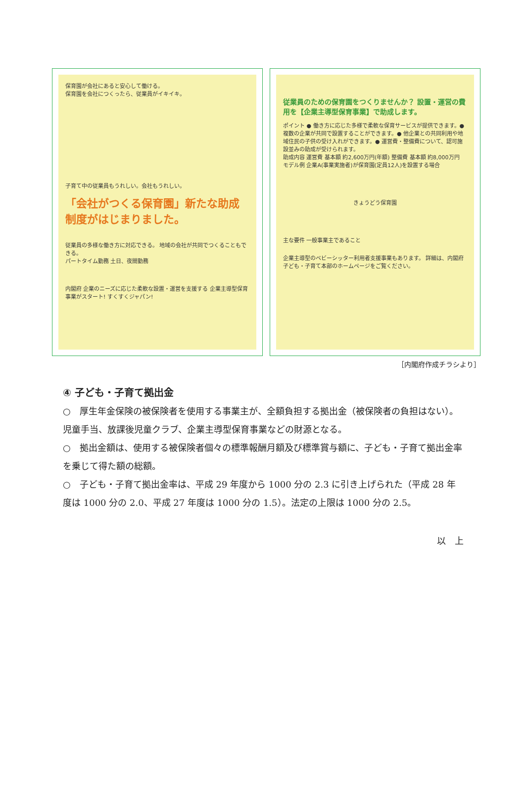保育園が会社にあると安心して働ける。
保育園を会社につくったら、従業員がイキイキ。
子育て中の従業員もうれしい。会社もうれしい。
「会社がつくる保育園」新たな助成制度がはじまりました。
従業員の多様な働き方に対応できる。 地域の会社が共同でつくることもできる。
パートタイム勤務 土日、夜間勤務
内閣府 企業のニーズに応じた柔軟な設置・運営を支援する 企業主導型保育事業がスタート! すくすくジャパン!
従業員のための保育園をつくりませんか？ 設置・運営の費用を【企業主導型保育事業】で助成します。
ポイント ● 働き方に応じた多様で柔軟な保育サービスが提供できます。● 複数の企業が共同で設置することができます。● 他企業との共同利用や地域住民の子供の受け入れができます。● 運営費・整備費について、認可施設並みの助成が受けられます。
助成内容 運営費 基本額 約2,600万円(年額) 整備費 基本額 約8,000万円
モデル例 企業A(事業実施者)が保育園(定員12人)を設置する場合
きょうどう保育園
主な要件 一般事業主であること
企業主導型のベビーシッター利用者支援事業もあります。 詳細は、内閣府子ども・子育て本部のホームページをご覧ください。
［内閣府作成チラシより］
④ 子ども・子育て拠出金
○　厚生年金保険の被保険者を使用する事業主が、全額負担する拠出金（被保険者の負担はない）。児童手当、放課後児童クラブ、企業主導型保育事業などの財源となる。
○　拠出金額は、使用する被保険者個々の標準報酬月額及び標準賞与額に、子ども・子育て拠出金率を乗じて得た額の総額。
○　子ども・子育て拠出金率は、平成 29 年度から 1000 分の 2.3 に引き上げられた（平成 28 年度は 1000 分の 2.0、平成 27 年度は 1000 分の 1.5）。法定の上限は 1000 分の 2.5。
以　上